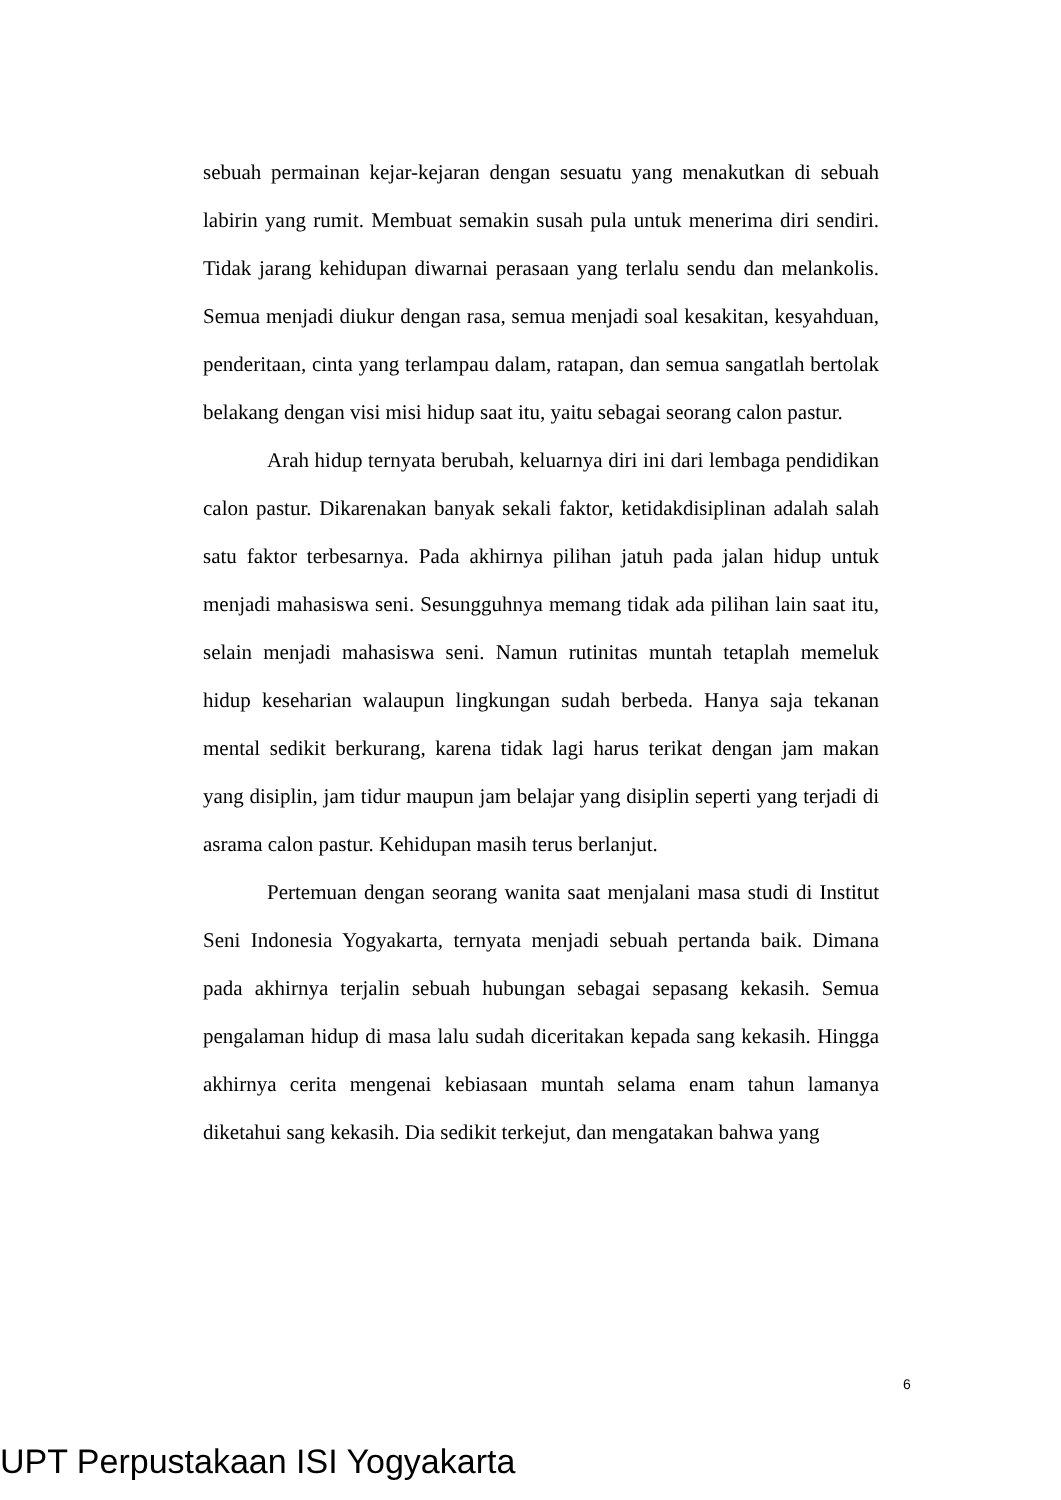sebuah permainan kejar-kejaran dengan sesuatu yang menakutkan di sebuah labirin yang rumit. Membuat semakin susah pula untuk menerima diri sendiri. Tidak jarang kehidupan diwarnai perasaan yang terlalu sendu dan melankolis. Semua menjadi diukur dengan rasa, semua menjadi soal kesakitan, kesyahduan, penderitaan, cinta yang terlampau dalam, ratapan, dan semua sangatlah bertolak belakang dengan visi misi hidup saat itu, yaitu sebagai seorang calon pastur.
Arah hidup ternyata berubah, keluarnya diri ini dari lembaga pendidikan calon pastur. Dikarenakan banyak sekali faktor, ketidakdisiplinan adalah salah satu faktor terbesarnya. Pada akhirnya pilihan jatuh pada jalan hidup untuk menjadi mahasiswa seni. Sesungguhnya memang tidak ada pilihan lain saat itu, selain menjadi mahasiswa seni. Namun rutinitas muntah tetaplah memeluk hidup keseharian walaupun lingkungan sudah berbeda. Hanya saja tekanan mental sedikit berkurang, karena tidak lagi harus terikat dengan jam makan yang disiplin, jam tidur maupun jam belajar yang disiplin seperti yang terjadi di asrama calon pastur. Kehidupan masih terus berlanjut.
Pertemuan dengan seorang wanita saat menjalani masa studi di Institut Seni Indonesia Yogyakarta, ternyata menjadi sebuah pertanda baik. Dimana pada akhirnya terjalin sebuah hubungan sebagai sepasang kekasih. Semua pengalaman hidup di masa lalu sudah diceritakan kepada sang kekasih. Hingga akhirnya cerita mengenai kebiasaan muntah selama enam tahun lamanya diketahui sang kekasih. Dia sedikit terkejut, dan mengatakan bahwa yang
6
UPT Perpustakaan ISI Yogyakarta